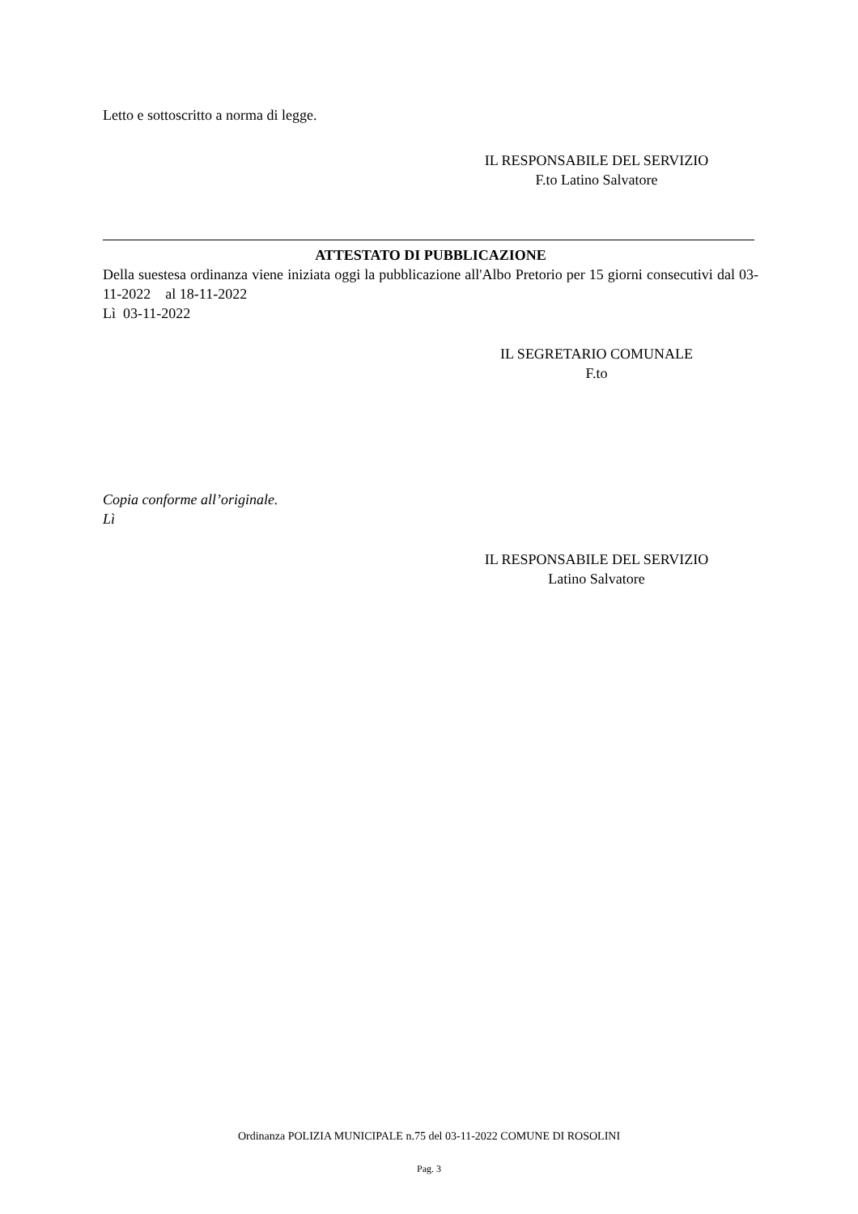Letto e sottoscritto a norma di legge.
IL RESPONSABILE DEL SERVIZIO
F.to Latino Salvatore
ATTESTATO DI PUBBLICAZIONE
Della suestesa ordinanza viene iniziata oggi la pubblicazione all'Albo Pretorio per 15 giorni consecutivi dal 03-11-2022 al 18-11-2022
Lì 03-11-2022
IL SEGRETARIO COMUNALE
F.to
Copia conforme all’originale.
Lì
IL RESPONSABILE DEL SERVIZIO
Latino Salvatore
Ordinanza POLIZIA MUNICIPALE n.75 del 03-11-2022 COMUNE DI ROSOLINI
Pag. 3